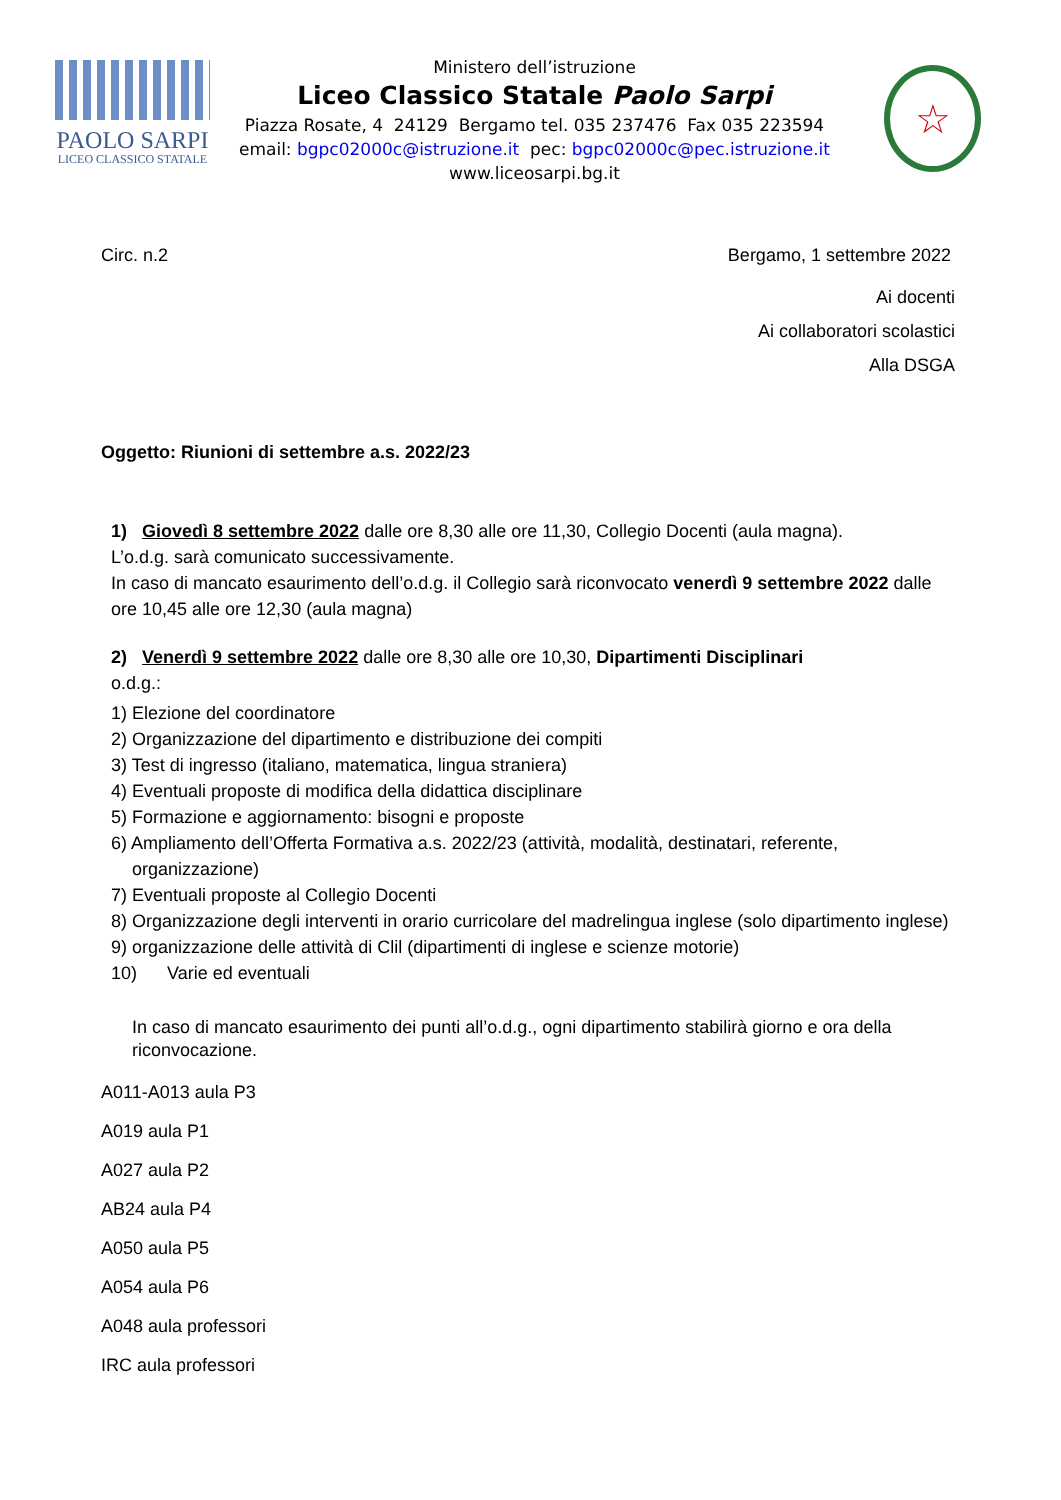PAOLO SARPI
LICEO CLASSICO STATALE
Ministero dell’istruzione
Liceo Classico Statale Paolo Sarpi
Piazza Rosate, 4 24129 Bergamo tel. 035 237476 Fax 035 223594
email: bgpc02000c@istruzione.it pec: bgpc02000c@pec.istruzione.it
www.liceosarpi.bg.it
☆
Circ. n.2 Bergamo, 1 settembre 2022
Ai docenti
Ai collaboratori scolastici
Alla DSGA
Oggetto: Riunioni di settembre a.s. 2022/23
1) Giovedì 8 settembre 2022 dalle ore 8,30 alle ore 11,30, Collegio Docenti (aula magna).
L’o.d.g. sarà comunicato successivamente.
In caso di mancato esaurimento dell’o.d.g. il Collegio sarà riconvocato venerdì 9 settembre 2022 dalle ore 10,45 alle ore 12,30 (aula magna)
2) Venerdì 9 settembre 2022 dalle ore 8,30 alle ore 10,30, Dipartimenti Disciplinari
o.d.g.:
1) Elezione del coordinatore
2) Organizzazione del dipartimento e distribuzione dei compiti
3) Test di ingresso (italiano, matematica, lingua straniera)
4) Eventuali proposte di modifica della didattica disciplinare
5) Formazione e aggiornamento: bisogni e proposte
6) Ampliamento dell’Offerta Formativa a.s. 2022/23 (attività, modalità, destinatari, referente, organizzazione)
7) Eventuali proposte al Collegio Docenti
8) Organizzazione degli interventi in orario curricolare del madrelingua inglese (solo dipartimento inglese)
9) organizzazione delle attività di Clil (dipartimenti di inglese e scienze motorie)
10) Varie ed eventuali
In caso di mancato esaurimento dei punti all’o.d.g., ogni dipartimento stabilirà giorno e ora della riconvocazione.
A011-A013 aula P3
A019 aula P1
A027 aula P2
AB24 aula P4
A050 aula P5
A054 aula P6
A048 aula professori
IRC aula professori